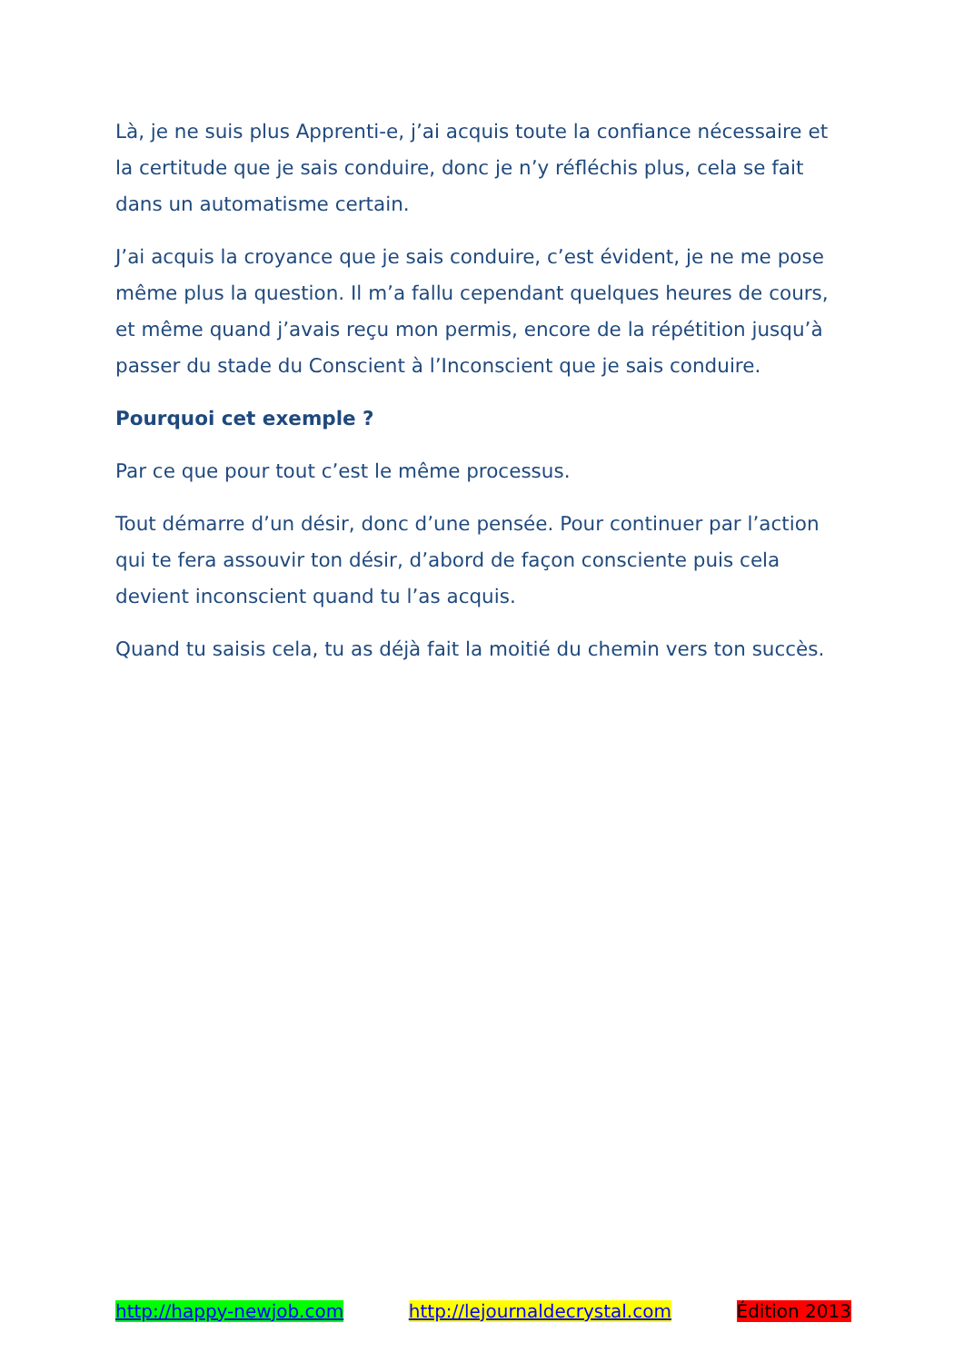Là, je ne suis plus Apprenti-e, j’ai acquis toute la confiance nécessaire et la certitude que je sais conduire, donc je n’y réfléchis plus, cela se fait dans un automatisme certain.
J’ai acquis la croyance que je sais conduire, c’est évident, je ne me pose même plus la question. Il m’a fallu cependant quelques heures de cours, et même quand j’avais reçu mon permis, encore de la répétition jusqu’à passer du stade du Conscient à l’Inconscient que je sais conduire.
Pourquoi cet exemple ?
Par ce que pour tout c’est le même processus.
Tout démarre d’un désir, donc d’une pensée. Pour continuer par l’action qui te fera assouvir ton désir, d’abord de façon consciente puis cela devient inconscient quand tu l’as acquis.
Quand tu saisis cela, tu as déjà fait la moitié du chemin vers ton succès.
http://happy-newjob.com http://lejournaldecrystal.com Édition 2013